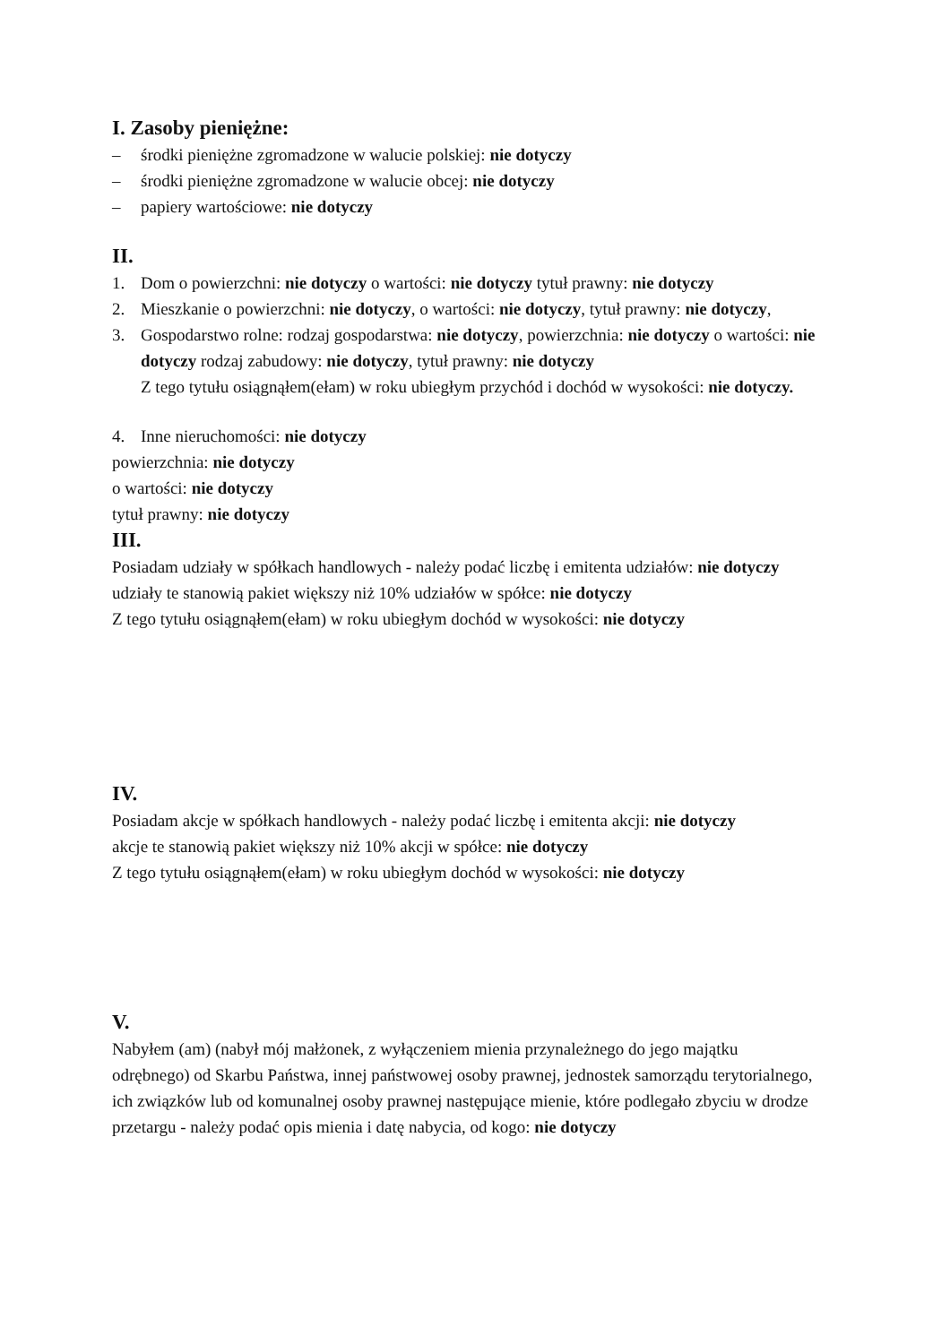I. Zasoby pieniężne:
– środki pieniężne zgromadzone w walucie polskiej: nie dotyczy
– środki pieniężne zgromadzone w walucie obcej: nie dotyczy
– papiery wartościowe: nie dotyczy
II.
1. Dom o powierzchni: nie dotyczy o wartości: nie dotyczy tytuł prawny: nie dotyczy
2. Mieszkanie o powierzchni: nie dotyczy, o wartości: nie dotyczy, tytuł prawny: nie dotyczy,
3. Gospodarstwo rolne: rodzaj gospodarstwa: nie dotyczy, powierzchnia: nie dotyczy o wartości: nie dotyczy rodzaj zabudowy: nie dotyczy, tytuł prawny: nie dotyczy
Z tego tytułu osiągnąłem(ełam) w roku ubiegłym przychód i dochód w wysokości: nie dotyczy.
4. Inne nieruchomości: nie dotyczy
powierzchnia: nie dotyczy
o wartości: nie dotyczy
tytuł prawny: nie dotyczy
III.
Posiadam udziały w spółkach handlowych - należy podać liczbę i emitenta udziałów: nie dotyczy
udziały te stanowią pakiet większy niż 10% udziałów w spółce: nie dotyczy
Z tego tytułu osiągnąłem(ełam) w roku ubiegłym dochód w wysokości: nie dotyczy
IV.
Posiadam akcje w spółkach handlowych - należy podać liczbę i emitenta akcji: nie dotyczy
akcje te stanowią pakiet większy niż 10% akcji w spółce: nie dotyczy
Z tego tytułu osiągnąłem(ełam) w roku ubiegłym dochód w wysokości: nie dotyczy
V.
Nabyłem (am) (nabył mój małżonek, z wyłączeniem mienia przynależnego do jego majątku odrębnego) od Skarbu Państwa, innej państwowej osoby prawnej, jednostek samorządu terytorialnego, ich związków lub od komunalnej osoby prawnej następujące mienie, które podlegało zbyciu w drodze przetargu - należy podać opis mienia i datę nabycia, od kogo: nie dotyczy